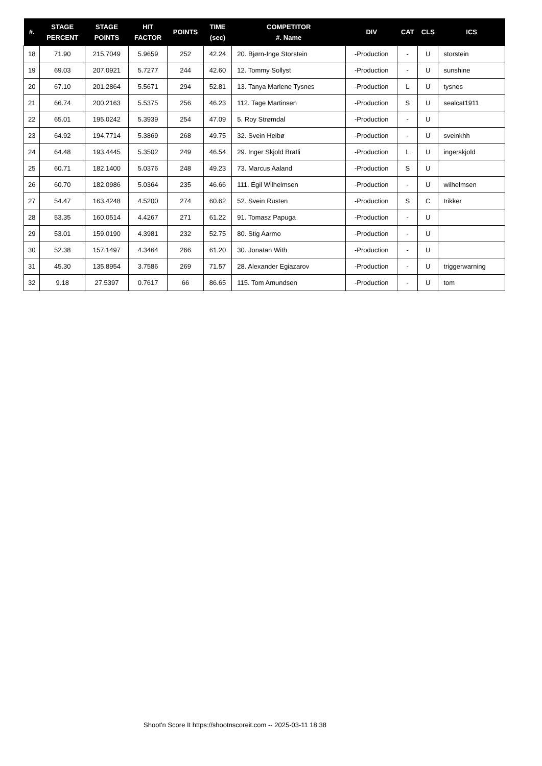| #. | STAGE PERCENT | STAGE POINTS | HIT FACTOR | POINTS | TIME (sec) | COMPETITOR #. Name | DIV | CAT | CLS | ICS |
| --- | --- | --- | --- | --- | --- | --- | --- | --- | --- | --- |
| 18 | 71.90 | 215.7049 | 5.9659 | 252 | 42.24 | 20. Bjørn-Inge Storstein | -Production | - | U | storstein |
| 19 | 69.03 | 207.0921 | 5.7277 | 244 | 42.60 | 12. Tommy Sollyst | -Production | - | U | sunshine |
| 20 | 67.10 | 201.2864 | 5.5671 | 294 | 52.81 | 13. Tanya Marlene Tysnes | -Production | L | U | tysnes |
| 21 | 66.74 | 200.2163 | 5.5375 | 256 | 46.23 | 112. Tage Martinsen | -Production | S | U | sealcat1911 |
| 22 | 65.01 | 195.0242 | 5.3939 | 254 | 47.09 | 5. Roy Strømdal | -Production | - | U | |
| 23 | 64.92 | 194.7714 | 5.3869 | 268 | 49.75 | 32. Svein Heibø | -Production | - | U | sveinkhh |
| 24 | 64.48 | 193.4445 | 5.3502 | 249 | 46.54 | 29. Inger Skjold Bratli | -Production | L | U | ingerskjold |
| 25 | 60.71 | 182.1400 | 5.0376 | 248 | 49.23 | 73. Marcus Aaland | -Production | S | U | |
| 26 | 60.70 | 182.0986 | 5.0364 | 235 | 46.66 | 111. Egil Wilhelmsen | -Production | - | U | wilhelmsen |
| 27 | 54.47 | 163.4248 | 4.5200 | 274 | 60.62 | 52. Svein Rusten | -Production | S | C | trikker |
| 28 | 53.35 | 160.0514 | 4.4267 | 271 | 61.22 | 91. Tomasz Papuga | -Production | - | U | |
| 29 | 53.01 | 159.0190 | 4.3981 | 232 | 52.75 | 80. Stig Aarmo | -Production | - | U | |
| 30 | 52.38 | 157.1497 | 4.3464 | 266 | 61.20 | 30. Jonatan With | -Production | - | U | |
| 31 | 45.30 | 135.8954 | 3.7586 | 269 | 71.57 | 28. Alexander Egiazarov | -Production | - | U | triggerwarning |
| 32 | 9.18 | 27.5397 | 0.7617 | 66 | 86.65 | 115. Tom Amundsen | -Production | - | U | tom |
Shoot'n Score It https://shootnscoreit.com -- 2025-03-11 18:38